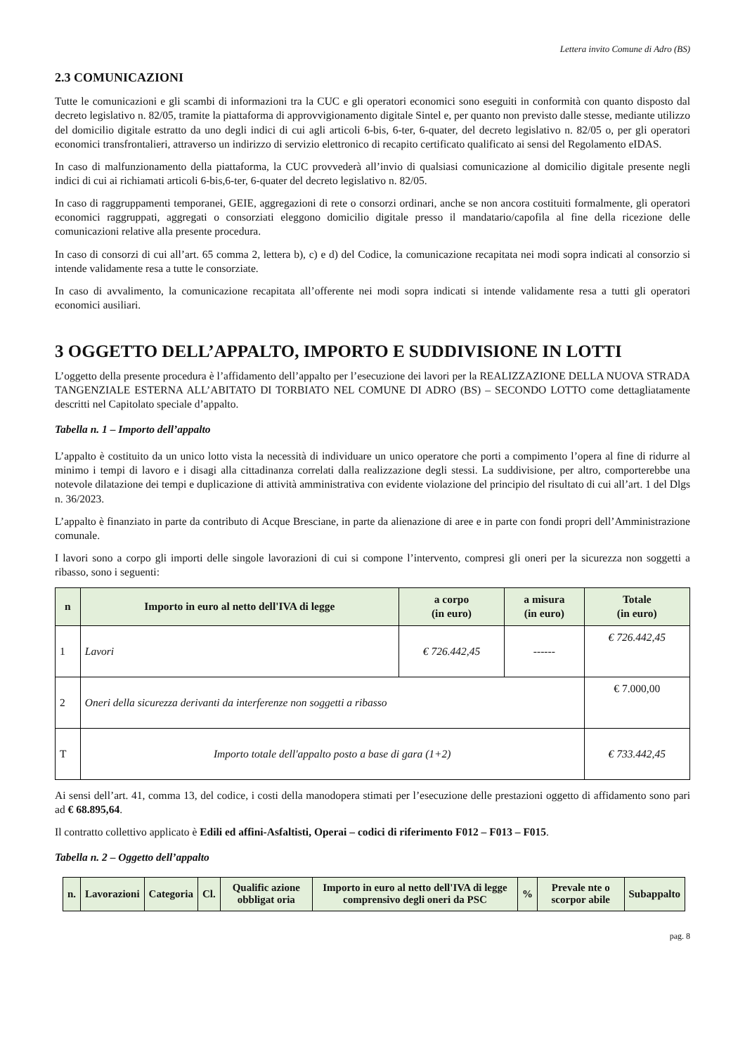Lettera invito Comune di Adro (BS)
2.3 COMUNICAZIONI
Tutte le comunicazioni e gli scambi di informazioni tra la CUC e gli operatori economici sono eseguiti in conformità con quanto disposto dal decreto legislativo n. 82/05, tramite la piattaforma di approvvigionamento digitale Sintel e, per quanto non previsto dalle stesse, mediante utilizzo del domicilio digitale estratto da uno degli indici di cui agli articoli 6-bis, 6-ter, 6-quater, del decreto legislativo n. 82/05 o, per gli operatori economici transfrontalieri, attraverso un indirizzo di servizio elettronico di recapito certificato qualificato ai sensi del Regolamento eIDAS.
In caso di malfunzionamento della piattaforma, la CUC provvederà all’invio di qualsiasi comunicazione al domicilio digitale presente negli indici di cui ai richiamati articoli 6-bis,6-ter, 6-quater del decreto legislativo n. 82/05.
In caso di raggruppamenti temporanei, GEIE, aggregazioni di rete o consorzi ordinari, anche se non ancora costituiti formalmente, gli operatori economici raggruppati, aggregati o consorziati eleggono domicilio digitale presso il mandatario/capofila al fine della ricezione delle comunicazioni relative alla presente procedura.
In caso di consorzi di cui all’art. 65 comma 2, lettera b), c) e d) del Codice, la comunicazione recapitata nei modi sopra indicati al consorzio si intende validamente resa a tutte le consorziate.
In caso di avvalimento, la comunicazione recapitata all’offerente nei modi sopra indicati si intende validamente resa a tutti gli operatori economici ausiliari.
3 OGGETTO DELL’APPALTO, IMPORTO E SUDDIVISIONE IN LOTTI
L’oggetto della presente procedura è l’affidamento dell’appalto per l’esecuzione dei lavori per la REALIZZAZIONE DELLA NUOVA STRADA TANGENZIALE ESTERNA ALL’ABITATO DI TORBIATO NEL COMUNE DI ADRO (BS) – SECONDO LOTTO come dettagliatamente descritti nel Capitolato speciale d’appalto.
Tabella n. 1 – Importo dell’appalto
L’appalto è costituito da un unico lotto vista la necessità di individuare un unico operatore che porti a compimento l’opera al fine di ridurre al minimo i tempi di lavoro e i disagi alla cittadinanza correlati dalla realizzazione degli stessi. La suddivisione, per altro, comporterebbe una notevole dilatazione dei tempi e duplicazione di attività amministrativa con evidente violazione del principio del risultato di cui all’art. 1 del Dlgs n. 36/2023.
L’appalto è finanziato in parte da contributo di Acque Bresciane, in parte da alienazione di aree e in parte con fondi propri dell’Amministrazione comunale.
I lavori sono a corpo gli importi delle singole lavorazioni di cui si compone l’intervento, compresi gli oneri per la sicurezza non soggetti a ribasso, sono i seguenti:
| n | Importo in euro al netto dell'IVA di legge | a corpo (in euro) | a misura (in euro) | Totale (in euro) |
| --- | --- | --- | --- | --- |
| 1 | Lavori | € 726.442,45 | ------ | € 726.442,45 |
| 2 | Oneri della sicurezza derivanti da interferenze non soggetti a ribasso | | | € 7.000,00 |
| T | Importo totale dell'appalto posto a base di gara (1+2) | | | € 733.442,45 |
Ai sensi dell’art. 41, comma 13, del codice, i costi della manodopera stimati per l’esecuzione delle prestazioni oggetto di affidamento sono pari ad € 68.895,64.
Il contratto collettivo applicato è Edili ed affini-Asfaltisti, Operai – codici di riferimento F012 – F013 – F015.
Tabella n. 2 – Oggetto dell’appalto
| n. | Lavorazioni | Categoria | Cl. | Qualific azione obbligat oria | Importo in euro al netto dell'IVA di legge comprensivo degli oneri da PSC | % | Prevale nte o scorpor abile | Subappalto |
| --- | --- | --- | --- | --- | --- | --- | --- | --- |
pag. 8